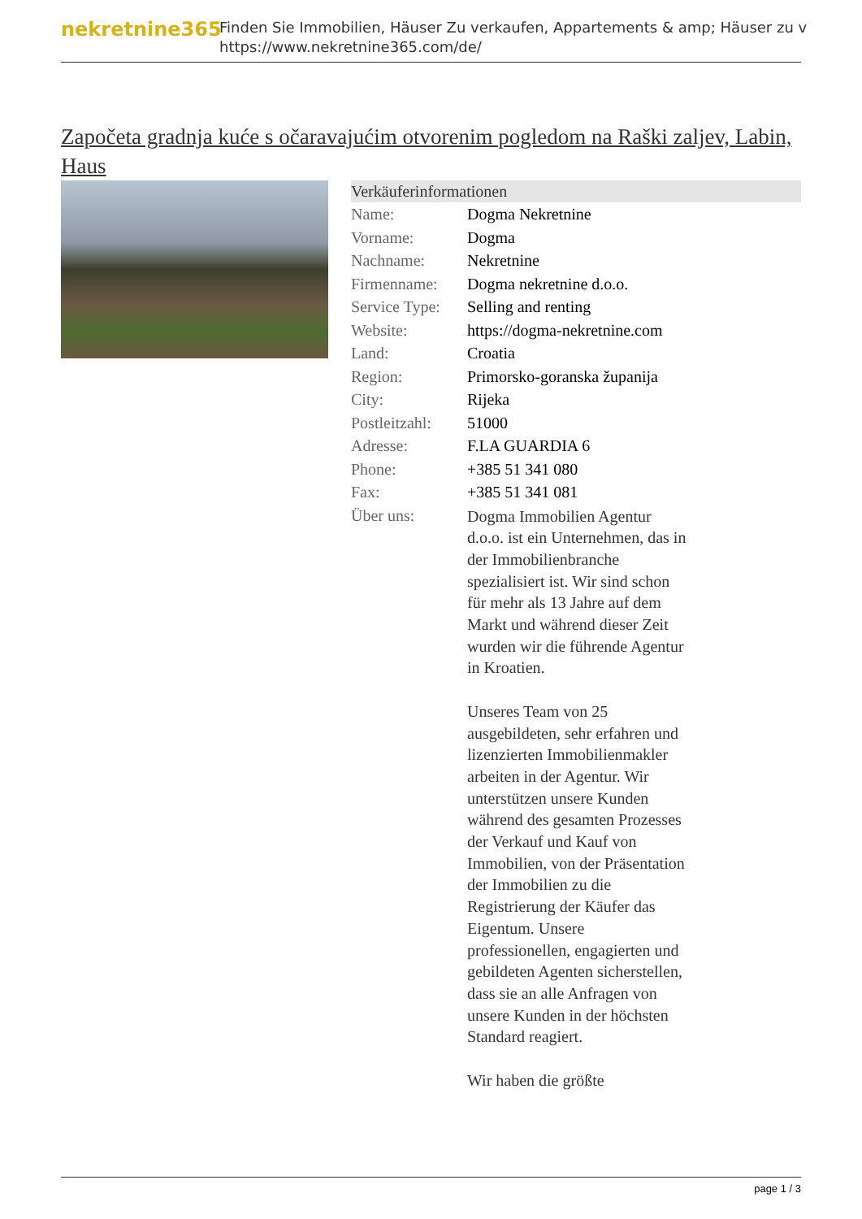nekretnine365
Finden Sie Immobilien, Häuser Zu verkaufen, Appartements & amp; Häuser zu v
https://www.nekretnine365.com/de/
Započeta gradnja kuće s očaravajućim otvorenim pogledom na Raški zaljev, Labin, Haus
| Verkäuferinformationen | | |
| --- | --- | --- |
| Name: | Dogma Nekretnine | |
| Vorname: | Dogma | |
| Nachname: | Nekretnine | |
| Firmenname: | Dogma nekretnine d.o.o. | |
| Service Type: | Selling and renting | |
| Website: | https://dogma-nekretnine.com | |
| Land: | Croatia | |
| Region: | Primorsko-goranska županija | |
| City: | Rijeka | |
| Postleitzahl: | 51000 | |
| Adresse: | F.LA GUARDIA 6 | |
| Phone: | +385 51 341 080 | |
| Fax: | +385 51 341 081 | |
| Über uns: | Dogma Immobilien Agentur d.o.o. ist ein Unternehmen, das in der Immobilienbranche spezialisiert ist. Wir sind schon für mehr als 13 Jahre auf dem Markt und während dieser Zeit wurden wir die führende Agentur in Kroatien. Unseres Team von 25 ausgebildeten, sehr erfahren und lizenzierten Immobilienmakler arbeiten in der Agentur. Wir unterstützen unsere Kunden während des gesamten Prozesses der Verkauf und Kauf von Immobilien, von der Präsentation der Immobilien zu die Registrierung der Käufer das Eigentum. Unsere professionellen, engagierten und gebildeten Agenten sicherstellen, dass sie an alle Anfragen von unsere Kunden in der höchsten Standard reagiert. Wir haben die größte | |
page 1 / 3